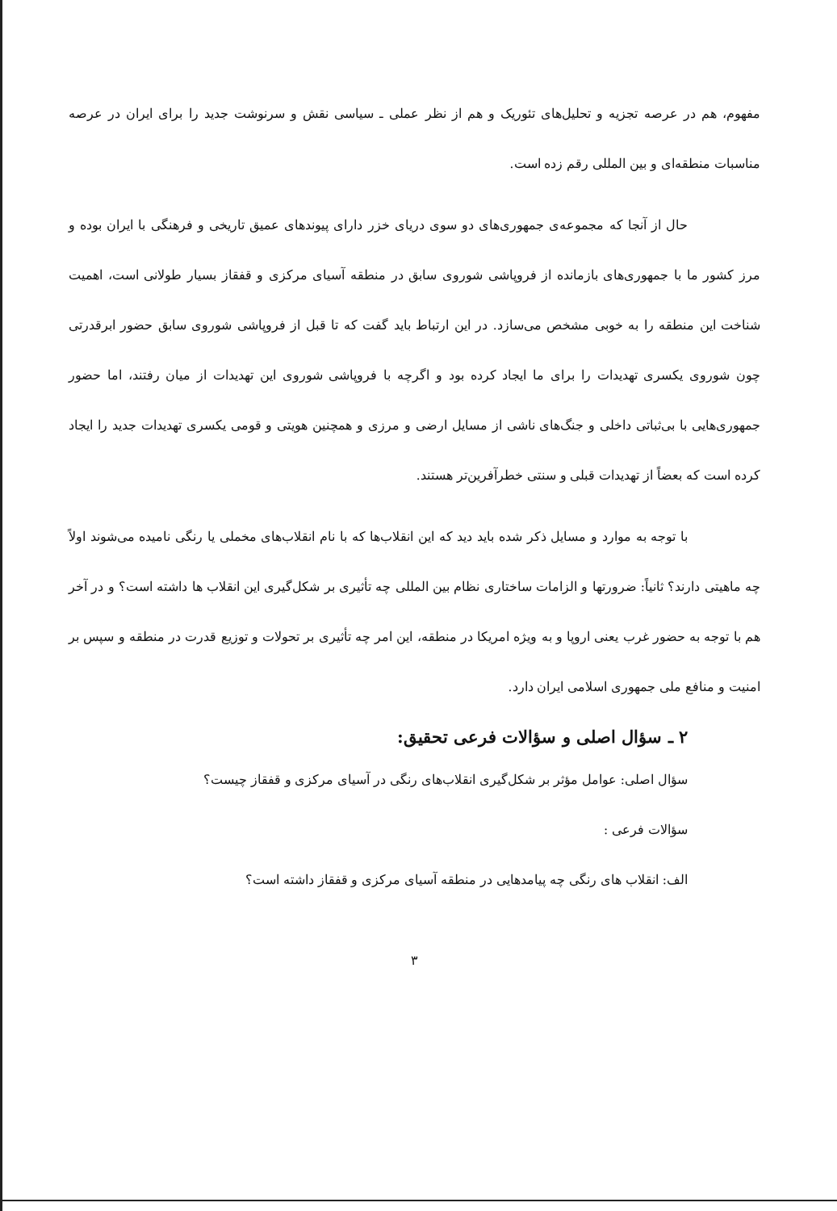مفهوم، هم در عرصه تجزیه و تحلیل‌های تئوریک و هم از نظر عملی ـ سیاسی نقش و سرنوشت جدید را برای ایران در عرصه مناسبات منطقه‌ای و بین المللی رقم زده است.
حال از آنجا که مجموعه‌ی جمهوری‌های دو سوی دریای خزر دارای پیوندهای عمیق تاریخی و فرهنگی با ایران بوده و مرز کشور ما با جمهوری‌های بازمانده از فروپاشی شوروی سابق در منطقه آسیای مرکزی و قفقاز بسیار طولانی است، اهمیت شناخت این منطقه را به خوبی مشخص می‌سازد. در این ارتباط باید گفت که تا قبل از فروپاشی شوروی سابق حضور ابرقدرتی چون شوروی یکسری تهدیدات را برای ما ایجاد کرده بود و اگرچه با فروپاشی شوروی این تهدیدات از میان رفتند، اما حضور جمهوری‌هایی با بی‌ثباتی داخلی و جنگ‌های ناشی از مسایل ارضی و مرزی و همچنین هویتی و قومی یکسری تهدیدات جدید را ایجاد کرده است که بعضاً از تهدیدات قبلی و سنتی خطرآفرین‌تر هستند.
با توجه به موارد و مسایل ذکر شده باید دید که این انقلاب‌ها که با نام انقلاب‌های مخملی یا رنگی نامیده می‌شوند اولاً چه ماهیتی دارند؟ ثانیاً: ضرورتها و الزامات ساختاری نظام بین المللی چه تأثیری بر شکل‌گیری این انقلاب ها داشته است؟ و در آخر هم با توجه به حضور غرب یعنی اروپا و به ویژه امریکا در منطقه، این امر چه تأثیری بر تحولات و توزیع قدرت در منطقه و سپس بر امنیت و منافع ملی جمهوری اسلامی ایران دارد.
۲ ـ سؤال اصلی و سؤالات فرعی تحقیق:
سؤال اصلی: عوامل مؤثر بر شکل‌گیری انقلاب‌های رنگی در آسیای مرکزی و قفقاز چیست؟
سؤالات فرعی :
الف: انقلاب های رنگی چه پیامدهایی در منطقه آسیای مرکزی و قفقاز داشته است؟
۳